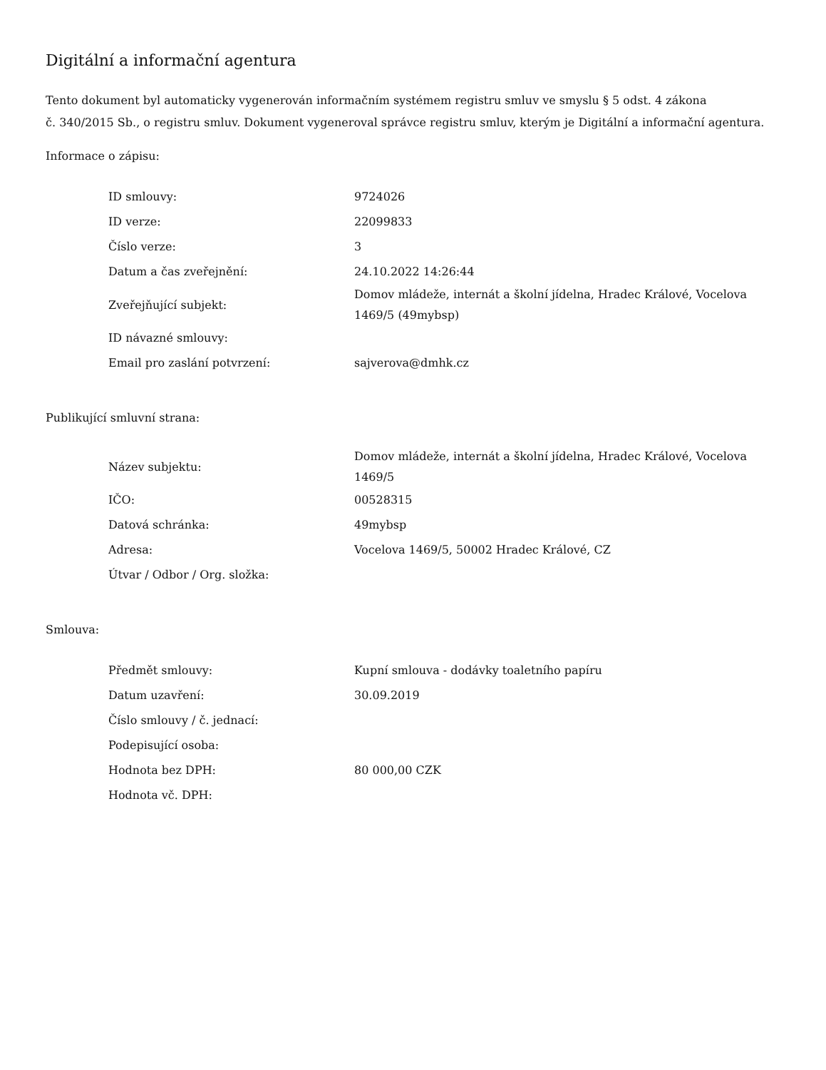Digitální a informační agentura
Tento dokument byl automaticky vygenerován informačním systémem registru smluv ve smyslu § 5 odst. 4 zákona
č. 340/2015 Sb., o registru smluv. Dokument vygeneroval správce registru smluv, kterým je Digitální a informační agentura.
Informace o zápisu:
| ID smlouvy: | 9724026 |
| ID verze: | 22099833 |
| Číslo verze: | 3 |
| Datum a čas zveřejnění: | 24.10.2022 14:26:44 |
| Zveřejňující subjekt: | Domov mládeže, internát a školní jídelna, Hradec Králové, Vocelova 1469/5 (49mybsp) |
| ID návazné smlouvy: | |
| Email pro zaslání potvrzení: | sajverova@dmhk.cz |
Publikující smluvní strana:
| Název subjektu: | Domov mládeže, internát a školní jídelna, Hradec Králové, Vocelova 1469/5 |
| IČO: | 00528315 |
| Datová schránka: | 49mybsp |
| Adresa: | Vocelova 1469/5, 50002 Hradec Králové, CZ |
| Útvar / Odbor / Org. složka: | |
Smlouva:
| Předmět smlouvy: | Kupní smlouva - dodávky toaletního papíru |
| Datum uzavření: | 30.09.2019 |
| Číslo smlouvy / č. jednací: | |
| Podepisující osoba: | |
| Hodnota bez DPH: | 80 000,00 CZK |
| Hodnota vč. DPH: | |